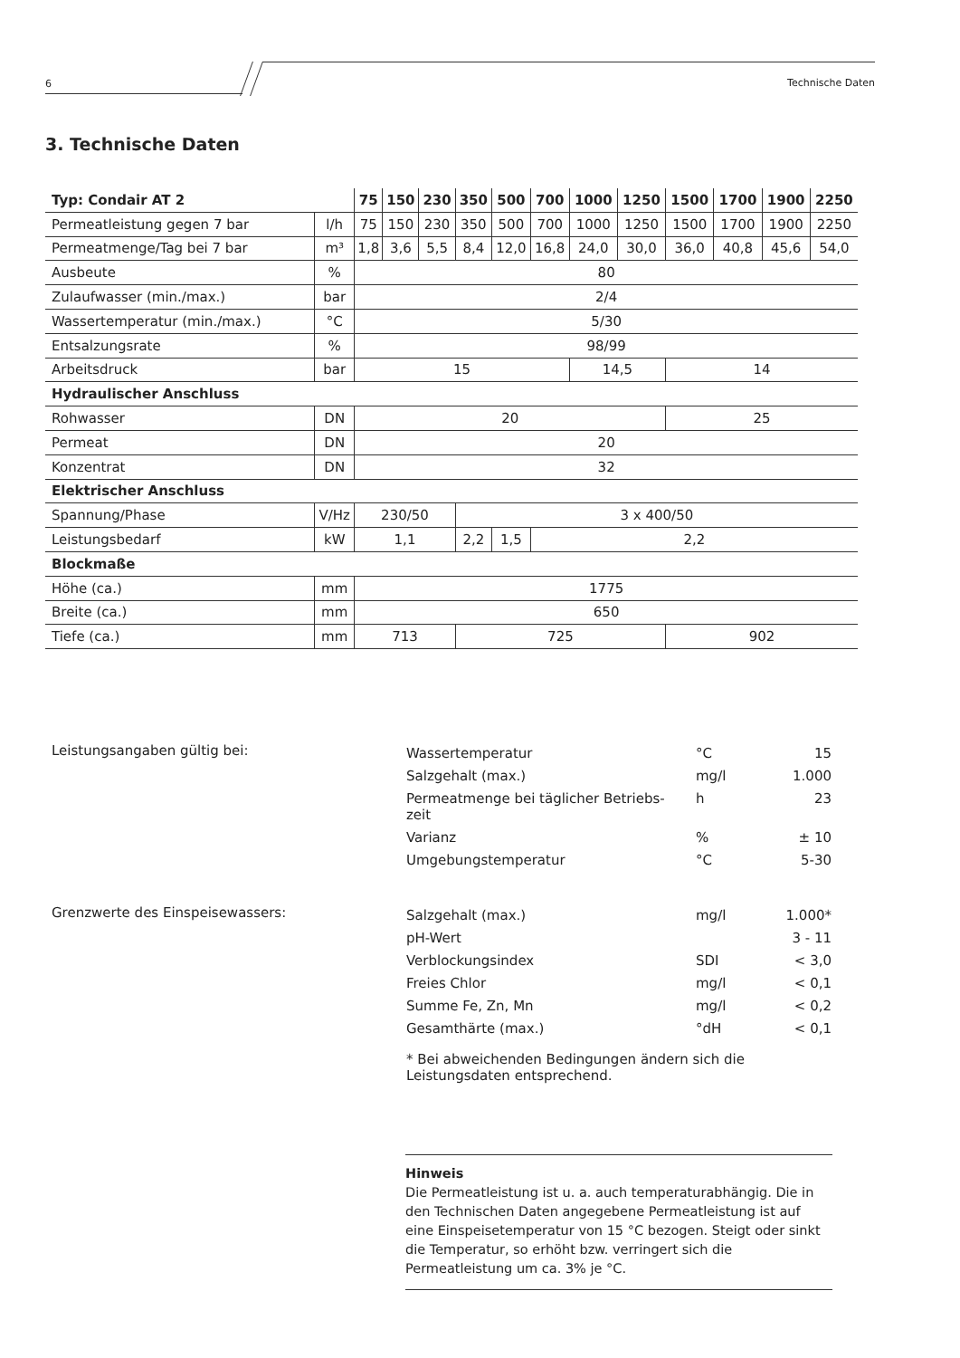6
Technische Daten
3. Technische Daten
| Typ: Condair AT 2 | | 75 | 150 | 230 | 350 | 500 | 700 | 1000 | 1250 | 1500 | 1700 | 1900 | 2250 |
| --- | --- | --- | --- | --- | --- | --- | --- | --- | --- | --- | --- | --- | --- |
| Permeatleistung gegen 7 bar | l/h | 75 | 150 | 230 | 350 | 500 | 700 | 1000 | 1250 | 1500 | 1700 | 1900 | 2250 |
| Permeatmenge/Tag bei 7 bar | m³ | 1,8 | 3,6 | 5,5 | 8,4 | 12,0 | 16,8 | 24,0 | 30,0 | 36,0 | 40,8 | 45,6 | 54,0 |
| Ausbeute | % | 80 | | | | | | | | | | | |
| Zulaufwasser (min./max.) | bar | 2/4 | | | | | | | | | | | |
| Wassertemperatur (min./max.) | °C | 5/30 | | | | | | | | | | | |
| Entsalzungsrate | % | 98/99 | | | | | | | | | | | |
| Arbeitsdruck | bar | 15 | | | | | | 14,5 | | 14 | | | |
| Hydraulischer Anschluss | | | | | | | | | | | | | |
| Rohwasser | DN | 20 | | | | | | | | 25 | | | |
| Permeat | DN | 20 | | | | | | | | | | | |
| Konzentrat | DN | 32 | | | | | | | | | | | |
| Elektrischer Anschluss | | | | | | | | | | | | | |
| Spannung/Phase | V/Hz | 230/50 | | | 3 x 400/50 | | | | | | | | |
| Leistungsbedarf | kW | 1,1 | | | 2,2 | 1,5 | 2,2 | | | | | | |
| Blockmaße | | | | | | | | | | | | | |
| Höhe (ca.) | mm | 1775 | | | | | | | | | | | |
| Breite (ca.) | mm | 650 | | | | | | | | | | | |
| Tiefe (ca.) | mm | 713 | | | 725 | | | | | 902 | | | |
Leistungsangaben gültig bei:
| Wassertemperatur | °C | 15 |
| Salzgehalt (max.) | mg/l | 1.000 |
| Permeatmenge bei täglicher Betriebs- zeit | h | 23 |
| Varianz | % | ± 10 |
| Umgebungstemperatur | °C | 5-30 |
Grenzwerte des Einspeisewassers:
| Salzgehalt (max.) | mg/l | 1.000* |
| pH-Wert | | 3 - 11 |
| Verblockungsindex | SDI | < 3,0 |
| Freies Chlor | mg/l | < 0,1 |
| Summe Fe, Zn, Mn | mg/l | < 0,2 |
| Gesamthärte (max.) | °dH | < 0,1 |
* Bei abweichenden Bedingungen ändern sich die Leistungsdaten entsprechend.
Hinweis
Die Permeatleistung ist u. a. auch temperaturabhängig. Die in den Technischen Daten angegebene Permeatleistung ist auf eine Einspeisetemperatur von 15 °C bezogen. Steigt oder sinkt die Temperatur, so erhöht bzw. verringert sich die Permeatleistung um ca. 3% je °C.